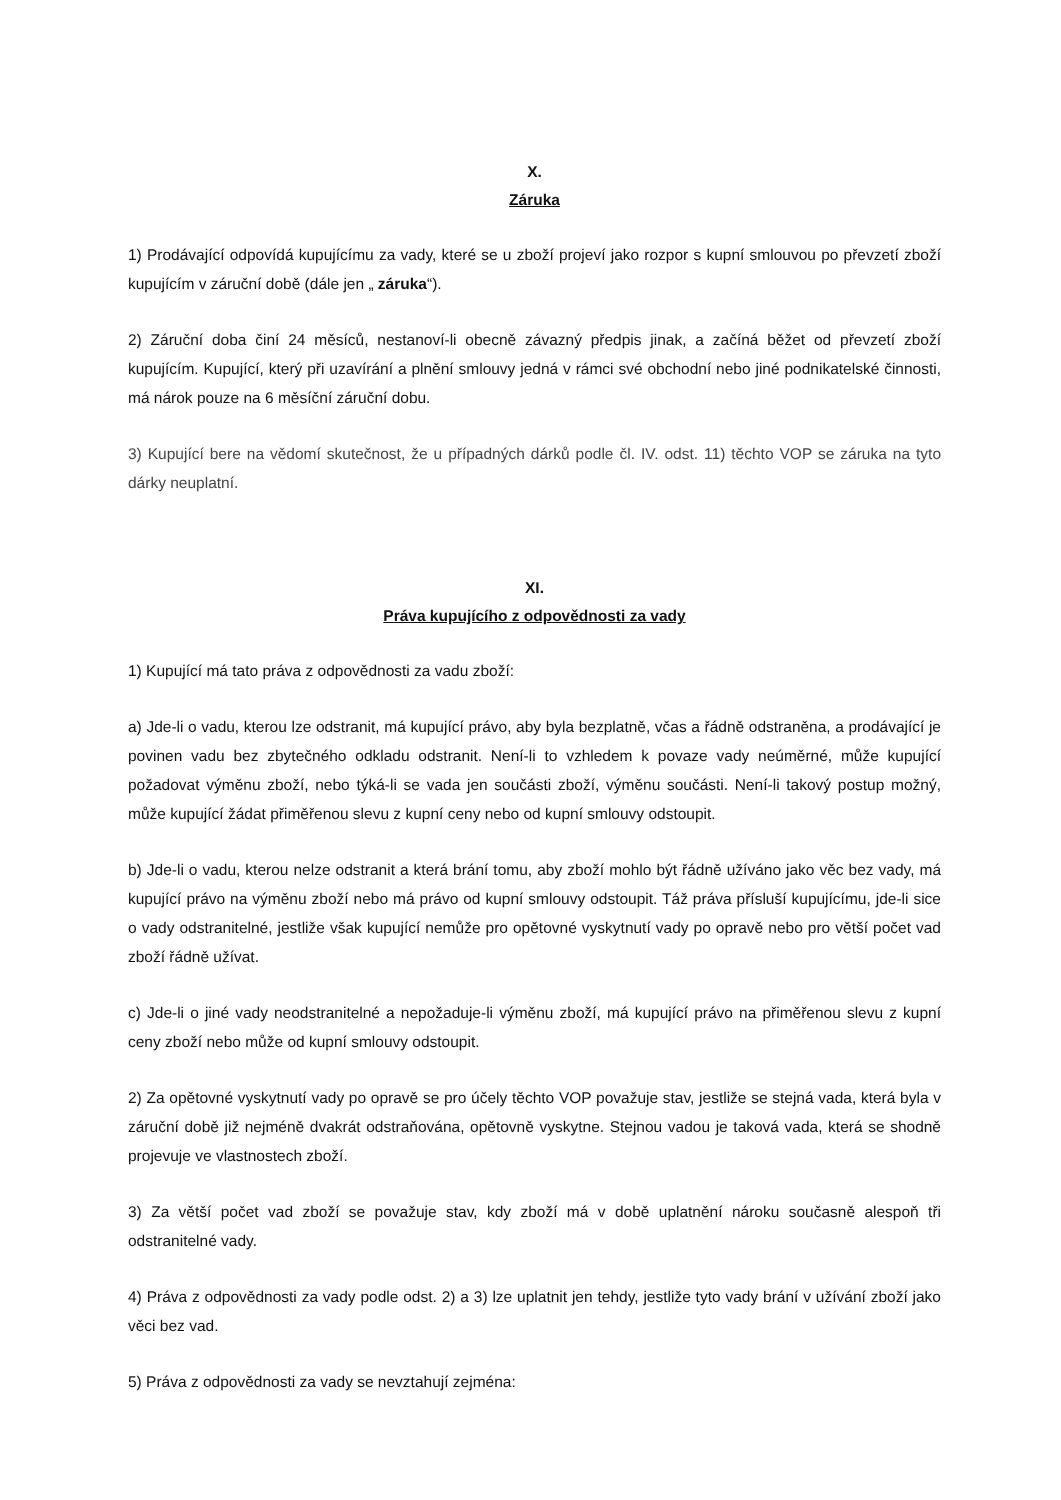X.
Záruka
1) Prodávající odpovídá kupujícímu za vady, které se u zboží projeví jako rozpor s kupní smlouvou po převzetí zboží kupujícím v záruční době (dále jen „ záruka“).
2) Záruční doba činí 24 měsíců, nestanoví-li obecně závazný předpis jinak, a začíná běžet od převzetí zboží kupujícím. Kupující, který při uzavírání a plnění smlouvy jedná v rámci své obchodní nebo jiné podnikatelské činnosti, má nárok pouze na 6 měsíční záruční dobu.
3) Kupující bere na vědomí skutečnost, že u případných dárků podle čl. IV. odst. 11) těchto VOP se záruka na tyto dárky neuplatní.
XI.
Práva kupujícího z odpovědnosti za vady
1) Kupující má tato práva z odpovědnosti za vadu zboží:
a) Jde-li o vadu, kterou lze odstranit, má kupující právo, aby byla bezplatně, včas a řádně odstraněna, a prodávající je povinen vadu bez zbytečného odkladu odstranit. Není-li to vzhledem k povaze vady neúměrné, může kupující požadovat výměnu zboží, nebo týká-li se vada jen součásti zboží, výměnu součásti. Není-li takový postup možný, může kupující žádat přiměřenou slevu z kupní ceny nebo od kupní smlouvy odstoupit.
b) Jde-li o vadu, kterou nelze odstranit a která brání tomu, aby zboží mohlo být řádně užíváno jako věc bez vady, má kupující právo na výměnu zboží nebo má právo od kupní smlouvy odstoupit. Táž práva přísluší kupujícímu, jde-li sice o vady odstranitelné, jestliže však kupující nemůže pro opětovné vyskytnutí vady po opravě nebo pro větší počet vad zboží řádně užívat.
c) Jde-li o jiné vady neodstranitelné a nepožaduje-li výměnu zboží, má kupující právo na přiměřenou slevu z kupní ceny zboží nebo může od kupní smlouvy odstoupit.
2) Za opětovné vyskytnutí vady po opravě se pro účely těchto VOP považuje stav, jestliže se stejná vada, která byla v záruční době již nejméně dvakrát odstraňována, opětovně vyskytne. Stejnou vadou je taková vada, která se shodně projevuje ve vlastnostech zboží.
3) Za větší počet vad zboží se považuje stav, kdy zboží má v době uplatnění nároku současně alespoň tři odstranitelné vady.
4) Práva z odpovědnosti za vady podle odst. 2) a 3) lze uplatnit jen tehdy, jestliže tyto vady brání v užívání zboží jako věci bez vad.
5) Práva z odpovědnosti za vady se nevztahují zejména: